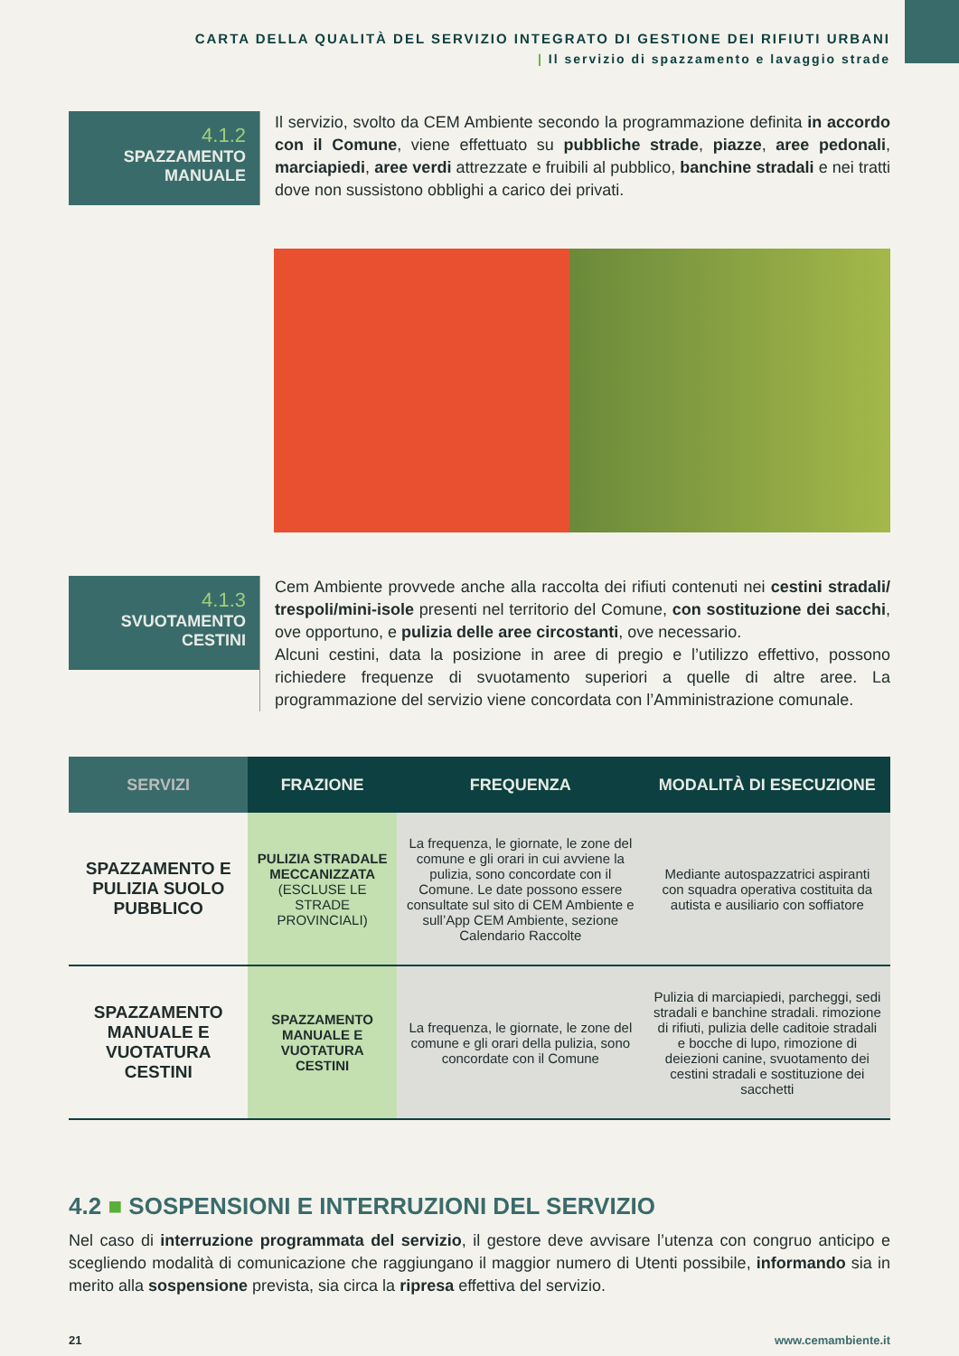CARTA DELLA QUALITÀ DEL SERVIZIO INTEGRATO DI GESTIONE DEI RIFIUTI URBANI
| Il servizio di spazzamento e lavaggio strade
4.1.2
SPAZZAMENTO
MANUALE
Il servizio, svolto da CEM Ambiente secondo la programmazione definita in accordo con il Comune, viene effettuato su pubbliche strade, piazze, aree pedonali, marciapiedi, aree verdi attrezzate e fruibili al pubblico, banchine stradali e nei tratti dove non sussistono obblighi a carico dei privati.
4.1.3
SVUOTAMENTO
CESTINI
Cem Ambiente provvede anche alla raccolta dei rifiuti contenuti nei cestini stradali/ trespoli/mini-isole presenti nel territorio del Comune, con sostituzione dei sacchi, ove opportuno, e pulizia delle aree circostanti, ove necessario.
Alcuni cestini, data la posizione in aree di pregio e l’utilizzo effettivo, possono richiedere frequenze di svuotamento superiori a quelle di altre aree. La programmazione del servizio viene concordata con l’Amministrazione comunale.
| SERVIZI | FRAZIONE | FREQUENZA | MODALITÀ DI ESECUZIONE |
| --- | --- | --- | --- |
| SPAZZAMENTO E PULIZIA SUOLO PUBBLICO | PULIZIA STRADALE MECCANIZZATA (ESCLUSE LE STRADE PROVINCIALI) | La frequenza, le giornate, le zone del comune e gli orari in cui avviene la pulizia, sono concordate con il Comune. Le date possono essere consultate sul sito di CEM Ambiente e sull’App CEM Ambiente, sezione Calendario Raccolte | Mediante autospazzatrici aspiranti con squadra operativa costituita da autista e ausiliario con soffiatore |
| SPAZZAMENTO MANUALE E VUOTATURA CESTINI | SPAZZAMENTO MANUALE E VUOTATURA CESTINI | La frequenza, le giornate, le zone del comune e gli orari della pulizia, sono concordate con il Comune | Pulizia di marciapiedi, parcheggi, sedi stradali e banchine stradali. rimozione di rifiuti, pulizia delle caditoie stradali e bocche di lupo, rimozione di deiezioni canine, svuotamento dei cestini stradali e sostituzione dei sacchetti |
4.2 ■ SOSPENSIONI E INTERRUZIONI DEL SERVIZIO
Nel caso di interruzione programmata del servizio, il gestore deve avvisare l’utenza con congruo anticipo e scegliendo modalità di comunicazione che raggiungano il maggior numero di Utenti possibile, informando sia in merito alla sospensione prevista, sia circa la ripresa effettiva del servizio.
21 www.cemambiente.it